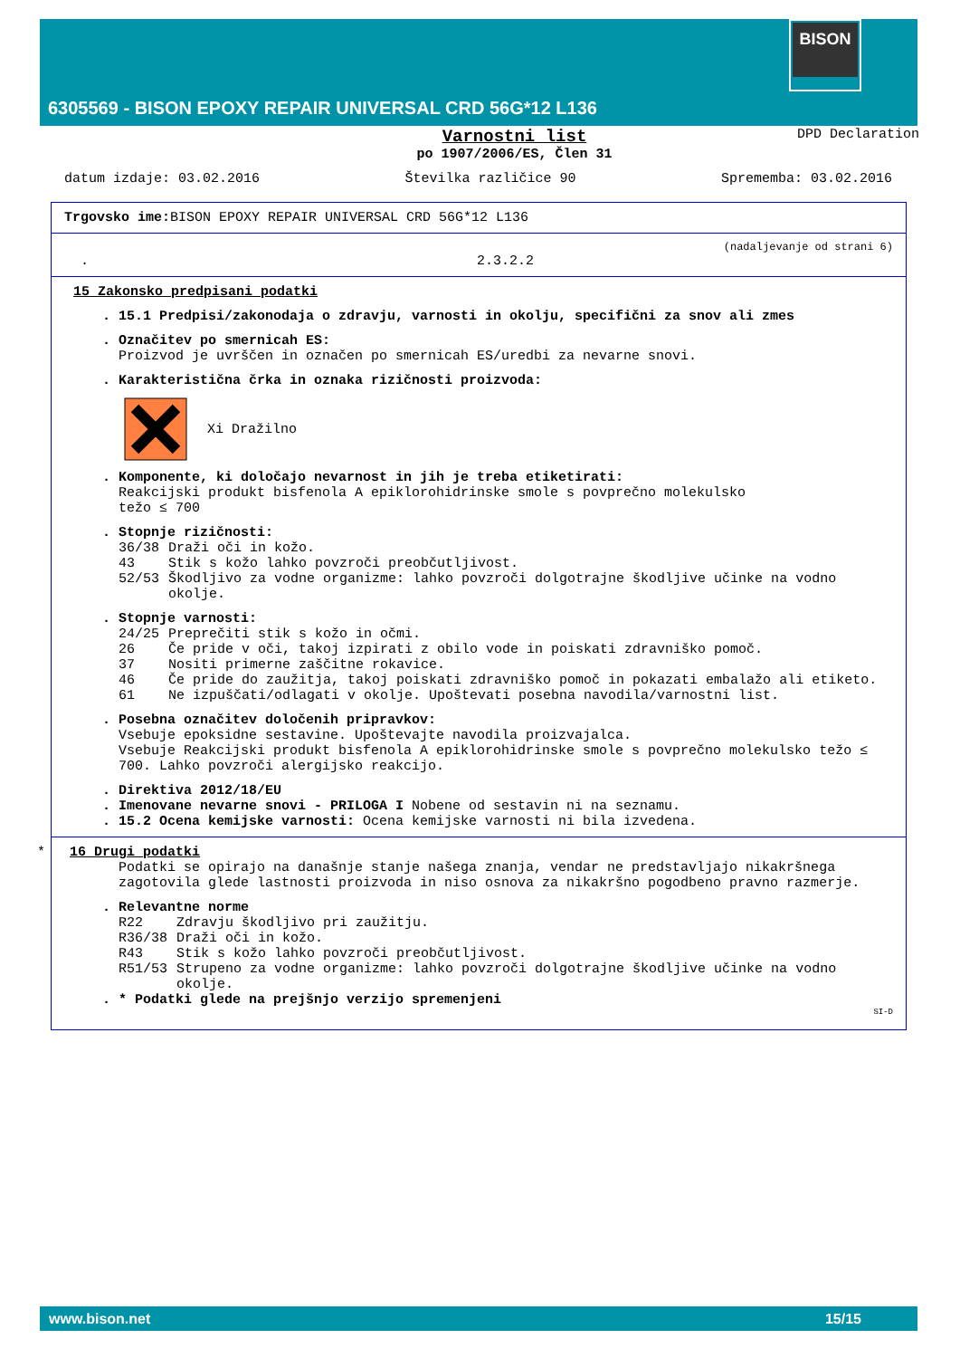BISON
6305569 - BISON EPOXY REPAIR UNIVERSAL CRD 56G*12 L136
Varnostni list
po 1907/2006/ES, Člen 31 DPD Declaration
datum izdaje: 03.02.2016 Številka različice 90 Sprememba: 03.02.2016
Trgovsko ime: BISON EPOXY REPAIR UNIVERSAL CRD 56G*12 L136
(nadaljevanje od strani 6)
. 2.3.2.2
15 Zakonsko predpisani podatki
. 15.1 Predpisi/zakonodaja o zdravju, varnosti in okolju, specifični za snov ali zmes
. Označitev po smernicah ES:
Proizvod je uvrščen in označen po smernicah ES/uredbi za nevarne snovi.
. Karakteristična črka in oznaka rizičnosti proizvoda:
Xi Dražilno
. Komponente, ki določajo nevarnost in jih je treba etiketirati:
Reakcijski produkt bisfenola A epiklorohidrinske smole s povprečno molekulsko
težo ≤ 700
. Stopnje rizičnosti:
| 36/38 | Draži oči in kožo. |
| 43 | Stik s kožo lahko povzroči preobčutljivost. |
| 52/53 | Škodljivo za vodne organizme: lahko povzroči dolgotrajne škodljive učinke na vodno okolje. |
. Stopnje varnosti:
| 24/25 | Preprečiti stik s kožo in očmi. |
| 26 | Če pride v oči, takoj izpirati z obilo vode in poiskati zdravniško pomoč. |
| 37 | Nositi primerne zaščitne rokavice. |
| 46 | Če pride do zaužitja, takoj poiskati zdravniško pomoč in pokazati embalažo ali etiketo. |
| 61 | Ne izpuščati/odlagati v okolje. Upoštevati posebna navodila/varnostni list. |
. Posebna označitev določenih pripravkov:
Vsebuje epoksidne sestavine. Upoštevajte navodila proizvajalca.
Vsebuje Reakcijski produkt bisfenola A epiklorohidrinske smole s povprečno molekulsko težo ≤ 700. Lahko povzroči alergijsko reakcijo.
. Direktiva 2012/18/EU
. Imenovane nevarne snovi - PRILOGA I Nobene od sestavin ni na seznamu.
. 15.2 Ocena kemijske varnosti: Ocena kemijske varnosti ni bila izvedena.
* 16 Drugi podatki
Podatki se opirajo na današnje stanje našega znanja, vendar ne predstavljajo nikakršnega zagotovila glede lastnosti proizvoda in niso osnova za nikakršno pogodbeno pravno razmerje.
. Relevantne norme
| R22 | Zdravju škodljivo pri zaužitju. |
| R36/38 | Draži oči in kožo. |
| R43 | Stik s kožo lahko povzroči preobčutljivost. |
| R51/53 | Strupeno za vodne organizme: lahko povzroči dolgotrajne škodljive učinke na vodno okolje. |
. * Podatki glede na prejšnjo verzijo spremenjeni
SI-D
www.bison.net 15/15